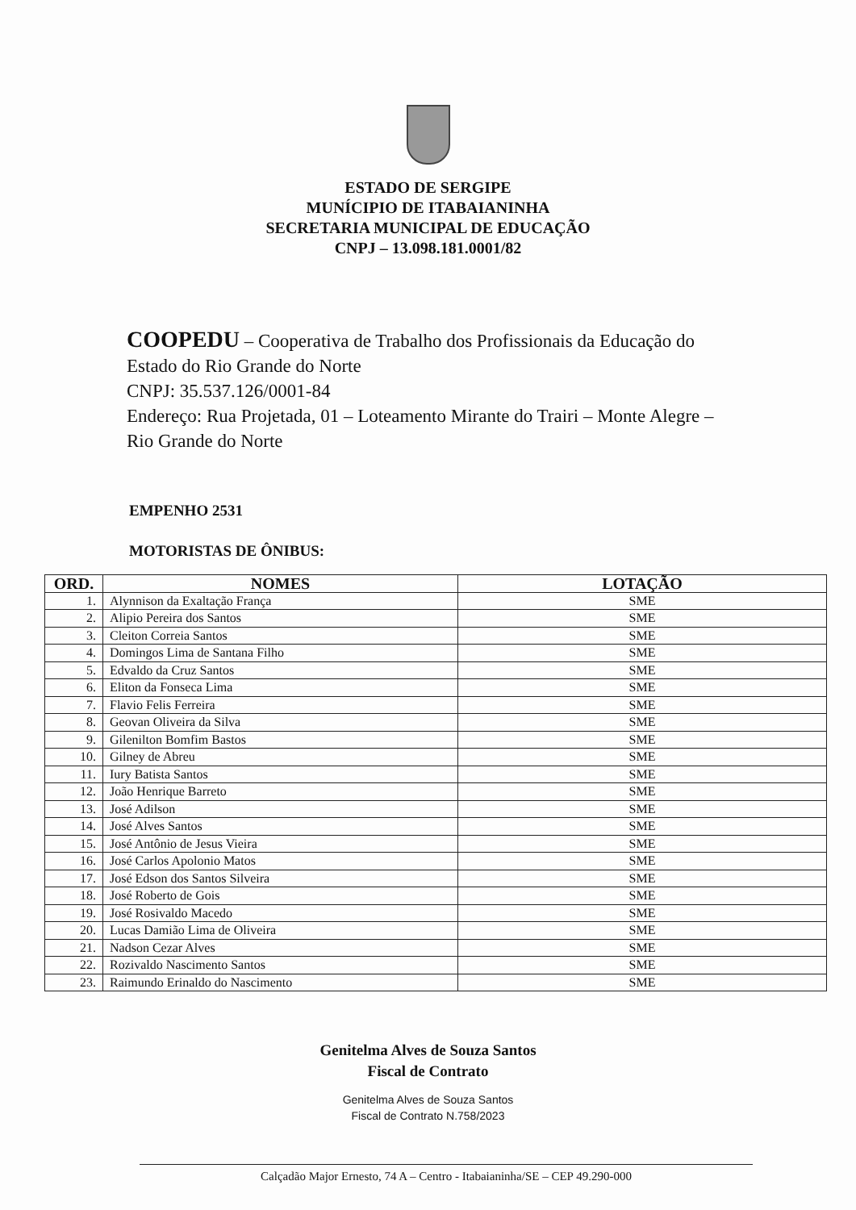ESTADO DE SERGIPE
MUNÍCIPIO DE ITABAIANINHA
SECRETARIA MUNICIPAL DE EDUCAÇÃO
CNPJ – 13.098.181.0001/82
COOPEDU – Cooperativa de Trabalho dos Profissionais da Educação do Estado do Rio Grande do Norte
CNPJ: 35.537.126/0001-84
Endereço: Rua Projetada, 01 – Loteamento Mirante do Trairi – Monte Alegre – Rio Grande do Norte
EMPENHO 2531
MOTORISTAS DE ÔNIBUS:
| ORD. | NOMES | LOTAÇÃO |
| --- | --- | --- |
| 1. | Alynnison da Exaltação França | SME |
| 2. | Alipio Pereira dos Santos | SME |
| 3. | Cleiton Correia Santos | SME |
| 4. | Domingos Lima de Santana Filho | SME |
| 5. | Edvaldo da Cruz Santos | SME |
| 6. | Eliton da Fonseca Lima | SME |
| 7. | Flavio Felis Ferreira | SME |
| 8. | Geovan Oliveira da Silva | SME |
| 9. | Gilenilton Bomfim Bastos | SME |
| 10. | Gilney de Abreu | SME |
| 11. | Iury Batista Santos | SME |
| 12. | João Henrique Barreto | SME |
| 13. | José Adilson | SME |
| 14. | José Alves Santos | SME |
| 15. | José Antônio de Jesus Vieira | SME |
| 16. | José Carlos Apolonio Matos | SME |
| 17. | José Edson dos Santos Silveira | SME |
| 18. | José Roberto de Gois | SME |
| 19. | José Rosivaldo Macedo | SME |
| 20. | Lucas Damião Lima de Oliveira | SME |
| 21. | Nadson Cezar Alves | SME |
| 22. | Rozivaldo Nascimento Santos | SME |
| 23. | Raimundo Erinaldo do Nascimento | SME |
Genitelma Alves de Souza Santos
Fiscal de Contrato
Genitelma Alves de Souza Santos
Fiscal de Contrato N.758/2023
Calçadão Major Ernesto, 74 A – Centro - Itabaianinha/SE – CEP 49.290-000